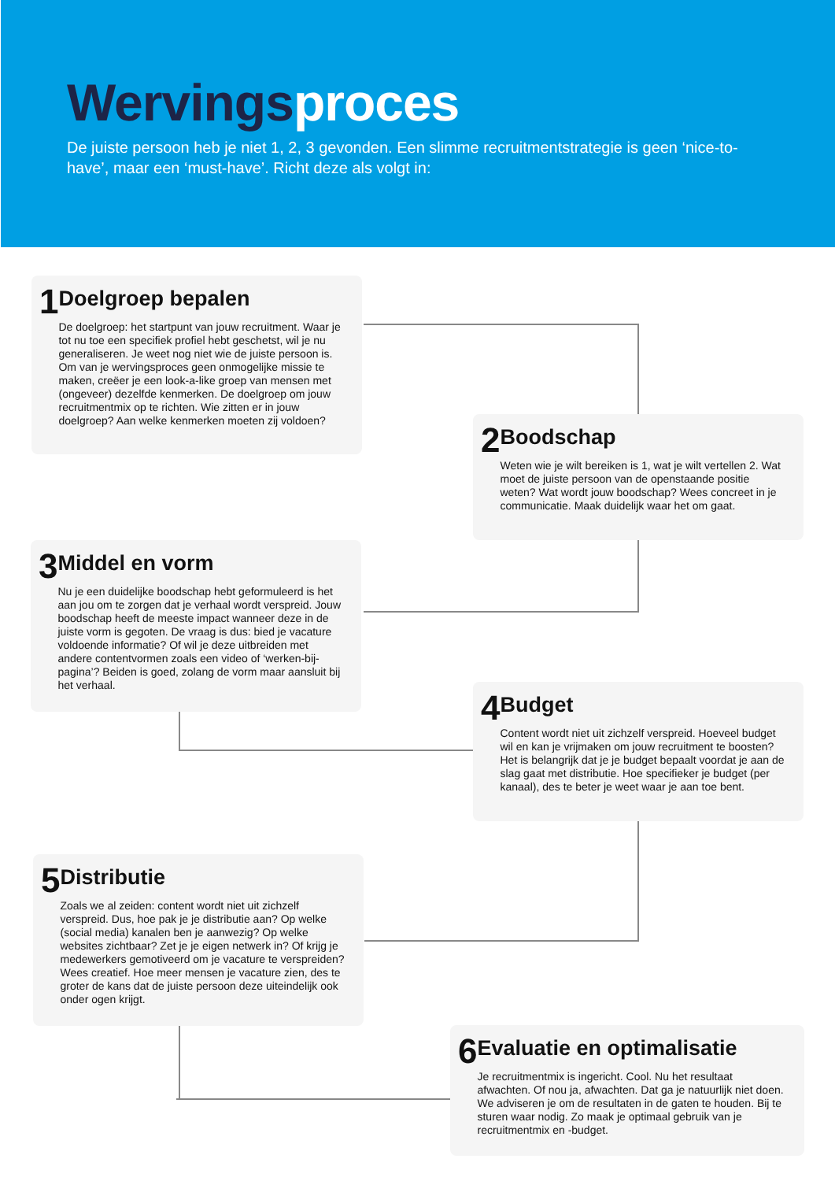Wervings proces
De juiste persoon heb je niet 1, 2, 3 gevonden. Een slimme recruitmentstrategie is geen ‘nice-to-have’, maar een ‘must-have’. Richt deze als volgt in:
1
Doelgroep bepalen
De doelgroep: het startpunt van jouw recruitment. Waar je tot nu toe een specifiek profiel hebt geschetst, wil je nu generaliseren. Je weet nog niet wie de juiste persoon is. Om van je wervingsproces geen onmogelijke missie te maken, creëer je een look-a-like groep van mensen met (ongeveer) dezelfde kenmerken. De doelgroep om jouw recruitmentmix op te richten. Wie zitten er in jouw doelgroep? Aan welke kenmerken moeten zij voldoen?
2
Boodschap
Weten wie je wilt bereiken is 1, wat je wilt vertellen 2. Wat moet de juiste persoon van de openstaande positie weten? Wat wordt jouw boodschap? Wees concreet in je communicatie. Maak duidelijk waar het om gaat.
3
Middel en vorm
Nu je een duidelijke boodschap hebt geformuleerd is het aan jou om te zorgen dat je verhaal wordt verspreid. Jouw boodschap heeft de meeste impact wanneer deze in de juiste vorm is gegoten. De vraag is dus: bied je vacature voldoende informatie? Of wil je deze uitbreiden met andere contentvormen zoals een video of ‘werken-bij-pagina’? Beiden is goed, zolang de vorm maar aansluit bij het verhaal.
4
Budget
Content wordt niet uit zichzelf verspreid. Hoeveel budget wil en kan je vrijmaken om jouw recruitment te boosten? Het is belangrijk dat je je budget bepaalt voordat je aan de slag gaat met distributie. Hoe specifieker je budget (per kanaal), des te beter je weet waar je aan toe bent.
5
Distributie
Zoals we al zeiden: content wordt niet uit zichzelf verspreid. Dus, hoe pak je je distributie aan? Op welke (social media) kanalen ben je aanwezig? Op welke websites zichtbaar? Zet je je eigen netwerk in? Of krijg je medewerkers gemotiveerd om je vacature te verspreiden? Wees creatief. Hoe meer mensen je vacature zien, des te groter de kans dat de juiste persoon deze uiteindelijk ook onder ogen krijgt.
6
Evaluatie en optimalisatie
Je recruitmentmix is ingericht. Cool. Nu het resultaat afwachten. Of nou ja, afwachten. Dat ga je natuurlijk niet doen. We adviseren je om de resultaten in de gaten te houden. Bij te sturen waar nodig. Zo maak je optimaal gebruik van je recruitmentmix en -budget.